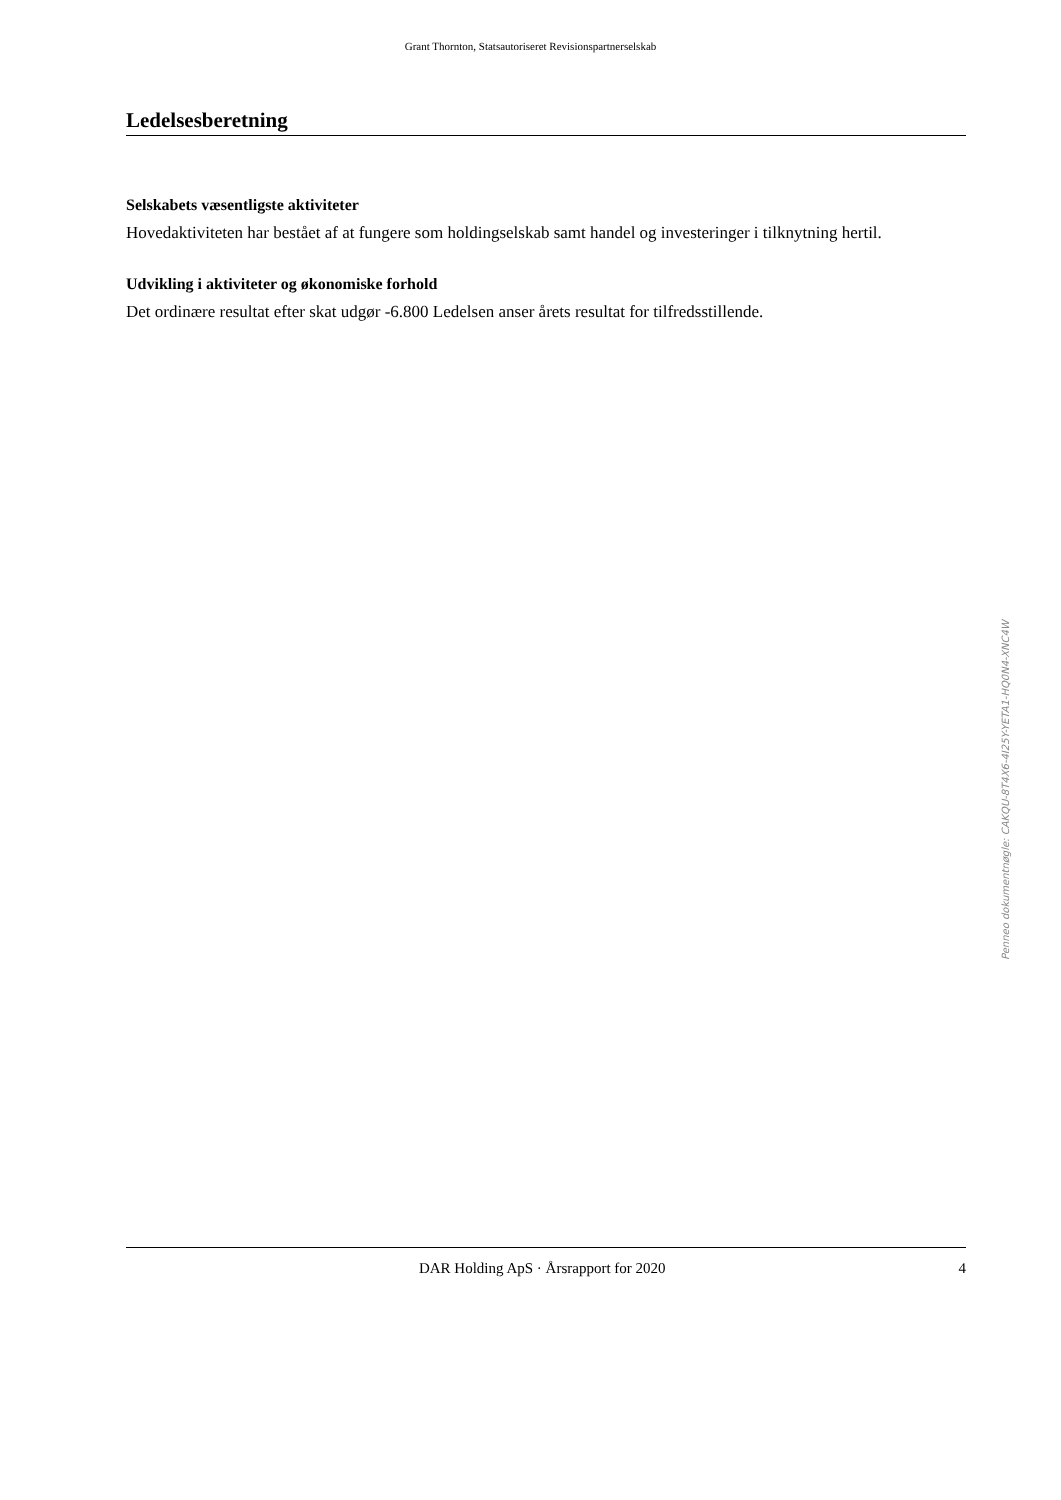Grant Thornton, Statsautoriseret Revisionspartnerselskab
Ledelsesberetning
Selskabets væsentligste aktiviteter
Hovedaktiviteten har bestået af at fungere som holdingselskab samt handel og investeringer i tilknytning hertil.
Udvikling i aktiviteter og økonomiske forhold
Det ordinære resultat efter skat udgør -6.800 Ledelsen anser årets resultat for tilfredsstillende.
Penneo dokumentnøgle: CAKQU-8T4X6-4I25Y-YETA1-HQ0N4-XNC4W
DAR Holding ApS · Årsrapport for 2020 4